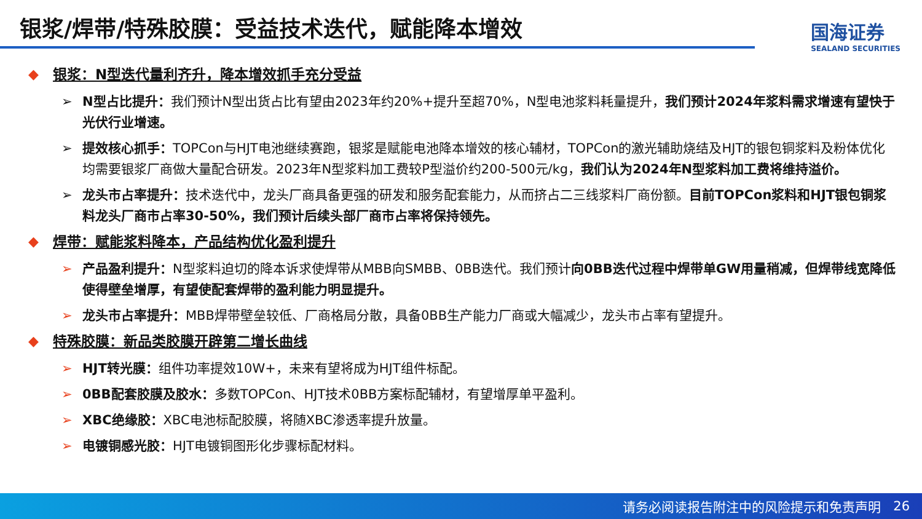银浆/焊带/特殊胶膜：受益技术迭代，赋能降本增效
国海证券
SEALAND SECURITIES
◆ 银浆：N型迭代量利齐升，降本增效抓手充分受益
➢ N型占比提升：我们预计N型出货占比有望由2023年约20%+提升至超70%，N型电池浆料耗量提升，我们预计2024年浆料需求增速有望快于光伏行业增速。
➢ 提效核心抓手：TOPCon与HJT电池继续赛跑，银浆是赋能电池降本增效的核心辅材，TOPCon的激光辅助烧结及HJT的银包铜浆料及粉体优化均需要银浆厂商做大量配合研发。2023年N型浆料加工费较P型溢价约200-500元/kg，我们认为2024年N型浆料加工费将维持溢价。
➢ 龙头市占率提升：技术迭代中，龙头厂商具备更强的研发和服务配套能力，从而挤占二三线浆料厂商份额。目前TOPCon浆料和HJT银包铜浆料龙头厂商市占率30-50%，我们预计后续头部厂商市占率将保持领先。
◆ 焊带：赋能浆料降本，产品结构优化盈利提升
➢ 产品盈利提升：N型浆料迫切的降本诉求使焊带从MBB向SMBB、0BB迭代。我们预计向0BB迭代过程中焊带单GW用量稍减，但焊带线宽降低使得壁垒增厚，有望使配套焊带的盈利能力明显提升。
➢ 龙头市占率提升：MBB焊带壁垒较低、厂商格局分散，具备0BB生产能力厂商或大幅减少，龙头市占率有望提升。
◆ 特殊胶膜：新品类胶膜开辟第二增长曲线
➢ HJT转光膜：组件功率提效10W+，未来有望将成为HJT组件标配。
➢ 0BB配套胶膜及胶水：多数TOPCon、HJT技术0BB方案标配辅材，有望增厚单平盈利。
➢ XBC绝缘胶：XBC电池标配胶膜，将随XBC渗透率提升放量。
➢ 电镀铜感光胶：HJT电镀铜图形化步骤标配材料。
请务必阅读报告附注中的风险提示和免责声明 26